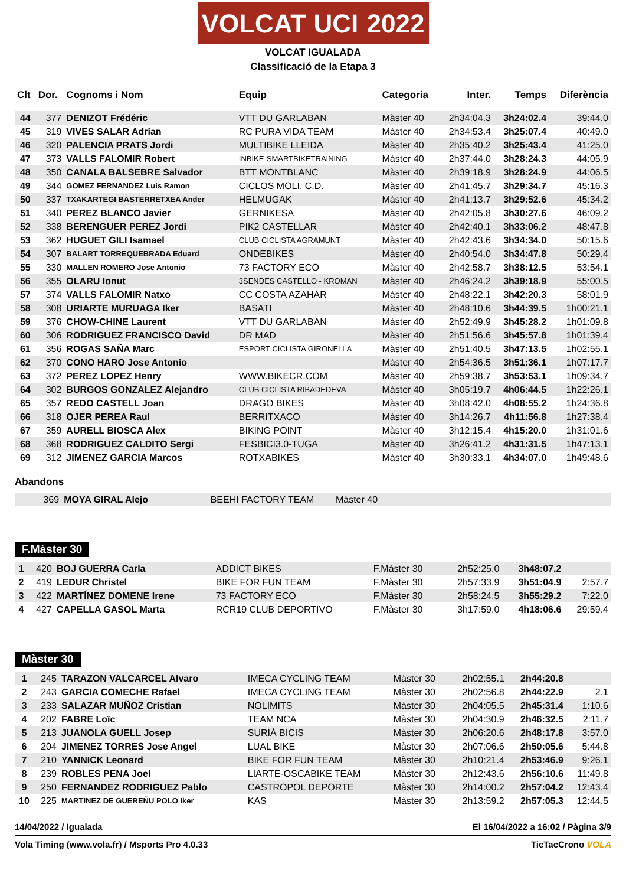VOLCAT UCI 2022
VOLCAT IGUALADA
Classificació de la Etapa 3
| Clt | Dor. | Cognoms i Nom | Equip | Categoria | Inter. | Temps | Diferència |
| --- | --- | --- | --- | --- | --- | --- | --- |
| 44 | 377 | DENIZOT Frédéric | VTT DU GARLABAN | Màster 40 | 2h34:04.3 | 3h24:02.4 | 39:44.0 |
| 45 | 319 | VIVES SALAR Adrian | RC PURA VIDA TEAM | Màster 40 | 2h34:53.4 | 3h25:07.4 | 40:49.0 |
| 46 | 320 | PALENCIA PRATS Jordi | MULTIBIKE LLEIDA | Màster 40 | 2h35:40.2 | 3h25:43.4 | 41:25.0 |
| 47 | 373 | VALLS FALOMIR Robert | INBIKE-SMARTBIKETRAINING | Màster 40 | 2h37:44.0 | 3h28:24.3 | 44:05.9 |
| 48 | 350 | CANALA BALSEBRE Salvador | BTT MONTBLANC | Màster 40 | 2h39:18.9 | 3h28:24.9 | 44:06.5 |
| 49 | 344 | GOMEZ FERNANDEZ Luis Ramon | CICLOS MOLI, C.D. | Màster 40 | 2h41:45.7 | 3h29:34.7 | 45:16.3 |
| 50 | 337 | TXAKARTEGI BASTERRETXEA Ander | HELMUGAK | Màster 40 | 2h41:13.7 | 3h29:52.6 | 45:34.2 |
| 51 | 340 | PEREZ BLANCO Javier | GERNIKESA | Màster 40 | 2h42:05.8 | 3h30:27.6 | 46:09.2 |
| 52 | 338 | BERENGUER PEREZ Jordi | PIK2 CASTELLAR | Màster 40 | 2h42:40.1 | 3h33:06.2 | 48:47.8 |
| 53 | 362 | HUGUET GILI Isamael | CLUB CICLISTA AGRAMUNT | Màster 40 | 2h42:43.6 | 3h34:34.0 | 50:15.6 |
| 54 | 307 | BALART TORREQUEBRADA Eduard | ONDEBIKES | Màster 40 | 2h40:54.0 | 3h34:47.8 | 50:29.4 |
| 55 | 330 | MALLEN ROMERO Jose Antonio | 73 FACTORY ECO | Màster 40 | 2h42:58.7 | 3h38:12.5 | 53:54.1 |
| 56 | 355 | OLARU Ionut | 3SENDES CASTELLO - KROMAN | Màster 40 | 2h46:24.2 | 3h39:18.9 | 55:00.5 |
| 57 | 374 | VALLS FALOMIR Natxo | CC COSTA AZAHAR | Màster 40 | 2h48:22.1 | 3h42:20.3 | 58:01.9 |
| 58 | 308 | URIARTE MURUAGA Iker | BASATI | Màster 40 | 2h48:10.6 | 3h44:39.5 | 1h00:21.1 |
| 59 | 376 | CHOW-CHINE Laurent | VTT DU GARLABAN | Màster 40 | 2h52:49.9 | 3h45:28.2 | 1h01:09.8 |
| 60 | 306 | RODRIGUEZ FRANCISCO David | DR MAD | Màster 40 | 2h51:56.6 | 3h45:57.8 | 1h01:39.4 |
| 61 | 356 | ROGAS SAÑA Marc | ESPORT CICLISTA GIRONELLA | Màster 40 | 2h51:40.5 | 3h47:13.5 | 1h02:55.1 |
| 62 | 370 | CONO HARO Jose Antonio | | Màster 40 | 2h54:36.5 | 3h51:36.1 | 1h07:17.7 |
| 63 | 372 | PEREZ LOPEZ Henry | WWW.BIKECR.COM | Màster 40 | 2h59:38.7 | 3h53:53.1 | 1h09:34.7 |
| 64 | 302 | BURGOS GONZALEZ Alejandro | CLUB CICLISTA RIBADEDEVA | Màster 40 | 3h05:19.7 | 4h06:44.5 | 1h22:26.1 |
| 65 | 357 | REDO CASTELL Joan | DRAGO BIKES | Màster 40 | 3h08:42.0 | 4h08:55.2 | 1h24:36.8 |
| 66 | 318 | OJER PEREA Raul | BERRITXACO | Màster 40 | 3h14:26.7 | 4h11:56.8 | 1h27:38.4 |
| 67 | 359 | AURELL BIOSCA Alex | BIKING POINT | Màster 40 | 3h12:15.4 | 4h15:20.0 | 1h31:01.6 |
| 68 | 368 | RODRIGUEZ CALDITO Sergi | FESBICI3.0-TUGA | Màster 40 | 3h26:41.2 | 4h31:31.5 | 1h47:13.1 |
| 69 | 312 | JIMENEZ GARCIA Marcos | ROTXABIKES | Màster 40 | 3h30:33.1 | 4h34:07.0 | 1h49:48.6 |
Abandons
| | 369 | MOYA GIRAL Alejo | BEEHI FACTORY TEAM | Màster 40 | |
F.Màster 30
| 1 | 420 | BOJ GUERRA Carla | ADDICT BIKES | F.Màster 30 | 2h52:25.0 | 3h48:07.2 | |
| 2 | 419 | LEDUR Christel | BIKE FOR FUN TEAM | F.Màster 30 | 2h57:33.9 | 3h51:04.9 | 2:57.7 |
| 3 | 422 | MARTÍNEZ DOMENE Irene | 73 FACTORY ECO | F.Màster 30 | 2h58:24.5 | 3h55:29.2 | 7:22.0 |
| 4 | 427 | CAPELLA GASOL Marta | RCR19 CLUB DEPORTIVO | F.Màster 30 | 3h17:59.0 | 4h18:06.6 | 29:59.4 |
Màster 30
| 1 | 245 | TARAZON VALCARCEL Alvaro | IMECA CYCLING TEAM | Màster 30 | 2h02:55.1 | 2h44:20.8 | |
| 2 | 243 | GARCIA COMECHE Rafael | IMECA CYCLING TEAM | Màster 30 | 2h02:56.8 | 2h44:22.9 | 2.1 |
| 3 | 233 | SALAZAR MUÑOZ Cristian | NOLIMITS | Màster 30 | 2h04:05.5 | 2h45:31.4 | 1:10.6 |
| 4 | 202 | FABRE Loïc | TEAM NCA | Màster 30 | 2h04:30.9 | 2h46:32.5 | 2:11.7 |
| 5 | 213 | JUANOLA GUELL Josep | SURIÀ BICIS | Màster 30 | 2h06:20.6 | 2h48:17.8 | 3:57.0 |
| 6 | 204 | JIMENEZ TORRES Jose Angel | LUAL BIKE | Màster 30 | 2h07:06.6 | 2h50:05.6 | 5:44.8 |
| 7 | 210 | YANNICK Leonard | BIKE FOR FUN TEAM | Màster 30 | 2h10:21.4 | 2h53:46.9 | 9:26.1 |
| 8 | 239 | ROBLES PENA Joel | LIARTE-OSCABIKE TEAM | Màster 30 | 2h12:43.6 | 2h56:10.6 | 11:49.8 |
| 9 | 250 | FERNANDEZ RODRIGUEZ Pablo | CASTROPOL DEPORTE | Màster 30 | 2h14:00.2 | 2h57:04.2 | 12:43.4 |
| 10 | 225 | MARTINEZ DE GUEREÑU POLO Iker | KAS | Màster 30 | 2h13:59.2 | 2h57:05.3 | 12:44.5 |
14/04/2022 / Igualada El 16/04/2022 a 16:02 / Pàgina 3/9
Vola Timing (www.vola.fr) / Msports Pro 4.0.33 TicTacCrono VOLA